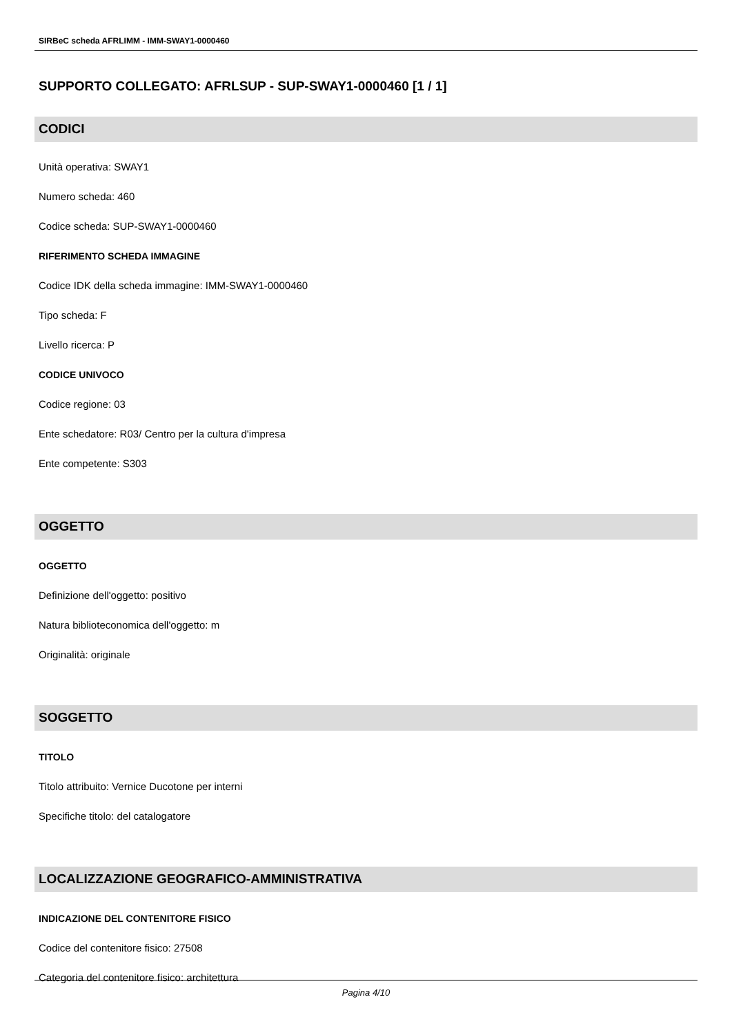SIRBeC scheda AFRLIMM - IMM-SWAY1-0000460
SUPPORTO COLLEGATO: AFRLSUP - SUP-SWAY1-0000460 [1 / 1]
CODICI
Unità operativa: SWAY1
Numero scheda: 460
Codice scheda: SUP-SWAY1-0000460
RIFERIMENTO SCHEDA IMMAGINE
Codice IDK della scheda immagine: IMM-SWAY1-0000460
Tipo scheda: F
Livello ricerca: P
CODICE UNIVOCO
Codice regione: 03
Ente schedatore: R03/ Centro per la cultura d'impresa
Ente competente: S303
OGGETTO
OGGETTO
Definizione dell'oggetto: positivo
Natura biblioteconomica dell'oggetto: m
Originalità: originale
SOGGETTO
TITOLO
Titolo attribuito: Vernice Ducotone per interni
Specifiche titolo: del catalogatore
LOCALIZZAZIONE GEOGRAFICO-AMMINISTRATIVA
INDICAZIONE DEL CONTENITORE FISICO
Codice del contenitore fisico: 27508
Categoria del contenitore fisico: architettura
Pagina 4/10